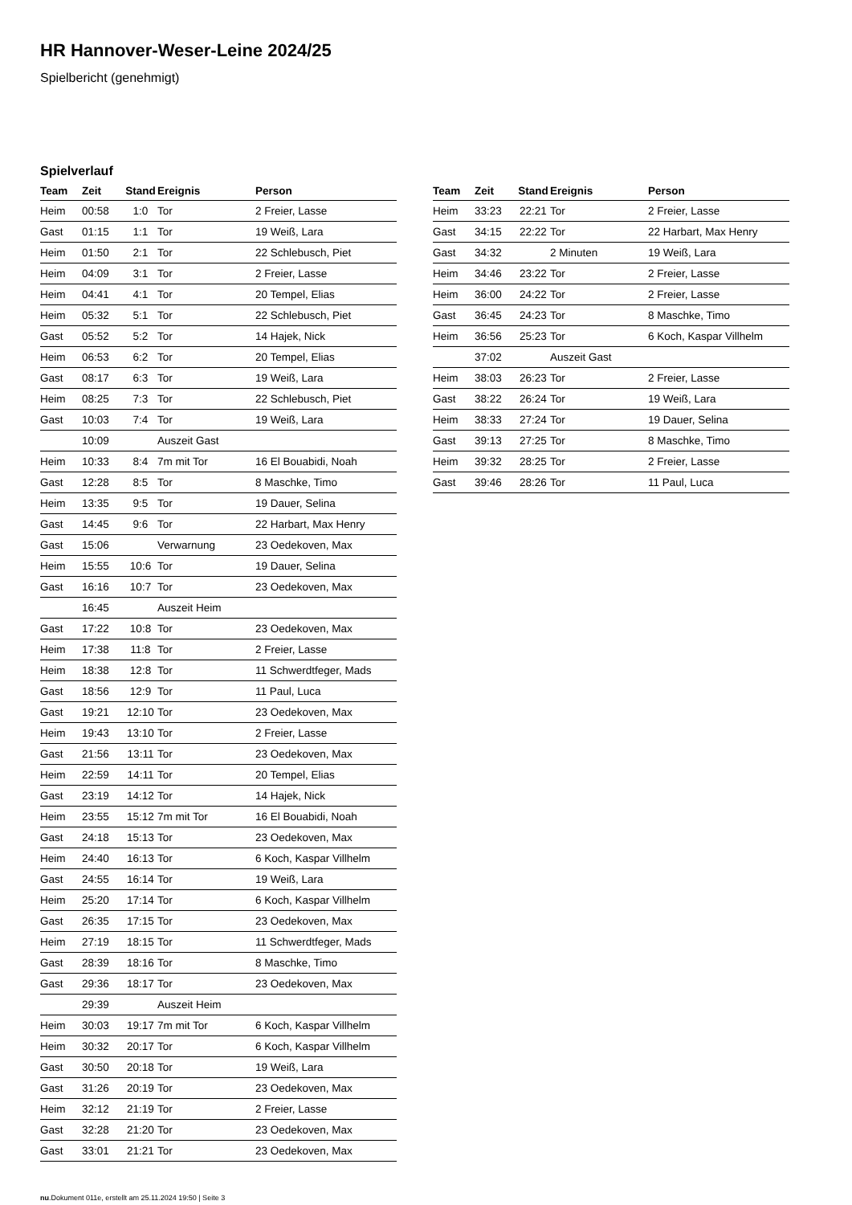HR Hannover-Weser-Leine 2024/25
Spielbericht (genehmigt)
Spielverlauf
| Team | Zeit | Stand | Ereignis | Person |
| --- | --- | --- | --- | --- |
| Heim | 00:58 | 1:0 | Tor | 2 Freier, Lasse |
| Gast | 01:15 | 1:1 | Tor | 19 Weiß, Lara |
| Heim | 01:50 | 2:1 | Tor | 22 Schlebusch, Piet |
| Heim | 04:09 | 3:1 | Tor | 2 Freier, Lasse |
| Heim | 04:41 | 4:1 | Tor | 20 Tempel, Elias |
| Heim | 05:32 | 5:1 | Tor | 22 Schlebusch, Piet |
| Gast | 05:52 | 5:2 | Tor | 14 Hajek, Nick |
| Heim | 06:53 | 6:2 | Tor | 20 Tempel, Elias |
| Gast | 08:17 | 6:3 | Tor | 19 Weiß, Lara |
| Heim | 08:25 | 7:3 | Tor | 22 Schlebusch, Piet |
| Gast | 10:03 | 7:4 | Tor | 19 Weiß, Lara |
| | 10:09 | | Auszeit Gast | |
| Heim | 10:33 | 8:4 | 7m mit Tor | 16 El Bouabidi, Noah |
| Gast | 12:28 | 8:5 | Tor | 8 Maschke, Timo |
| Heim | 13:35 | 9:5 | Tor | 19 Dauer, Selina |
| Gast | 14:45 | 9:6 | Tor | 22 Harbart, Max Henry |
| Gast | 15:06 | | Verwarnung | 23 Oedekoven, Max |
| Heim | 15:55 | 10:6 | Tor | 19 Dauer, Selina |
| Gast | 16:16 | 10:7 | Tor | 23 Oedekoven, Max |
| | 16:45 | | Auszeit Heim | |
| Gast | 17:22 | 10:8 | Tor | 23 Oedekoven, Max |
| Heim | 17:38 | 11:8 | Tor | 2 Freier, Lasse |
| Heim | 18:38 | 12:8 | Tor | 11 Schwerdtfeger, Mads |
| Gast | 18:56 | 12:9 | Tor | 11 Paul, Luca |
| Gast | 19:21 | 12:10 | Tor | 23 Oedekoven, Max |
| Heim | 19:43 | 13:10 | Tor | 2 Freier, Lasse |
| Gast | 21:56 | 13:11 | Tor | 23 Oedekoven, Max |
| Heim | 22:59 | 14:11 | Tor | 20 Tempel, Elias |
| Gast | 23:19 | 14:12 | Tor | 14 Hajek, Nick |
| Heim | 23:55 | 15:12 | 7m mit Tor | 16 El Bouabidi, Noah |
| Gast | 24:18 | 15:13 | Tor | 23 Oedekoven, Max |
| Heim | 24:40 | 16:13 | Tor | 6 Koch, Kaspar Villhelm |
| Gast | 24:55 | 16:14 | Tor | 19 Weiß, Lara |
| Heim | 25:20 | 17:14 | Tor | 6 Koch, Kaspar Villhelm |
| Gast | 26:35 | 17:15 | Tor | 23 Oedekoven, Max |
| Heim | 27:19 | 18:15 | Tor | 11 Schwerdtfeger, Mads |
| Gast | 28:39 | 18:16 | Tor | 8 Maschke, Timo |
| Gast | 29:36 | 18:17 | Tor | 23 Oedekoven, Max |
| | 29:39 | | Auszeit Heim | |
| Heim | 30:03 | 19:17 | 7m mit Tor | 6 Koch, Kaspar Villhelm |
| Heim | 30:32 | 20:17 | Tor | 6 Koch, Kaspar Villhelm |
| Gast | 30:50 | 20:18 | Tor | 19 Weiß, Lara |
| Gast | 31:26 | 20:19 | Tor | 23 Oedekoven, Max |
| Heim | 32:12 | 21:19 | Tor | 2 Freier, Lasse |
| Gast | 32:28 | 21:20 | Tor | 23 Oedekoven, Max |
| Gast | 33:01 | 21:21 | Tor | 23 Oedekoven, Max |
| Team | Zeit | Stand | Ereignis | Person |
| --- | --- | --- | --- | --- |
| Heim | 33:23 | 22:21 | Tor | 2 Freier, Lasse |
| Gast | 34:15 | 22:22 | Tor | 22 Harbart, Max Henry |
| Gast | 34:32 | | 2 Minuten | 19 Weiß, Lara |
| Heim | 34:46 | 23:22 | Tor | 2 Freier, Lasse |
| Heim | 36:00 | 24:22 | Tor | 2 Freier, Lasse |
| Gast | 36:45 | 24:23 | Tor | 8 Maschke, Timo |
| Heim | 36:56 | 25:23 | Tor | 6 Koch, Kaspar Villhelm |
| | 37:02 | | Auszeit Gast | |
| Heim | 38:03 | 26:23 | Tor | 2 Freier, Lasse |
| Gast | 38:22 | 26:24 | Tor | 19 Weiß, Lara |
| Heim | 38:33 | 27:24 | Tor | 19 Dauer, Selina |
| Gast | 39:13 | 27:25 | Tor | 8 Maschke, Timo |
| Heim | 39:32 | 28:25 | Tor | 2 Freier, Lasse |
| Gast | 39:46 | 28:26 | Tor | 11 Paul, Luca |
nu.Dokument 011e, erstellt am 25.11.2024 19:50 | Seite 3